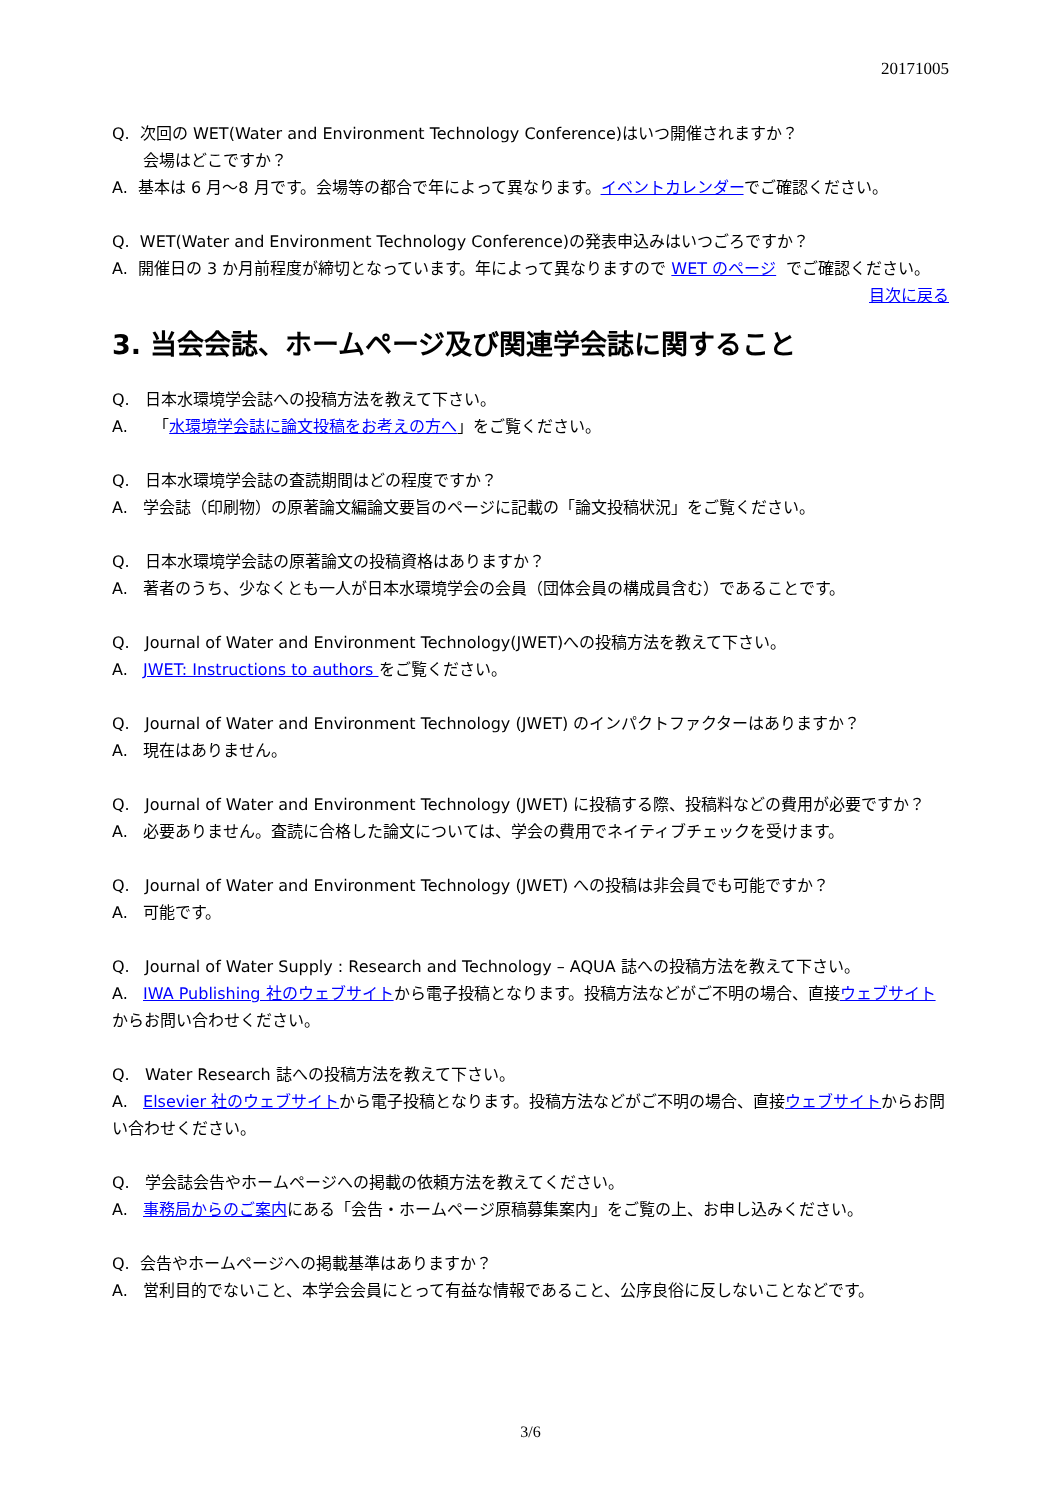20171005
Q. 次回の WET(Water and Environment Technology Conference)はいつ開催されますか？
会場はどこですか？
A. 基本は 6 月～8 月です。会場等の都合で年によって異なります。イベントカレンダーでご確認ください。
Q. WET(Water and Environment Technology Conference)の発表申込みはいつごろですか？
A. 開催日の 3 か月前程度が締切となっています。年によって異なりますので WET のページ でご確認ください。
目次に戻る
3. 当会会誌、ホームページ及び関連学会誌に関すること
Q. 日本水環境学会誌への投稿方法を教えて下さい。
A. 「水環境学会誌に論文投稿をお考えの方へ」をご覧ください。
Q. 日本水環境学会誌の査読期間はどの程度ですか？
A. 学会誌（印刷物）の原著論文編論文要旨のページに記載の「論文投稿状況」をご覧ください。
Q. 日本水環境学会誌の原著論文の投稿資格はありますか？
A. 著者のうち、少なくとも一人が日本水環境学会の会員（団体会員の構成員含む）であることです。
Q. Journal of Water and Environment Technology(JWET)への投稿方法を教えて下さい。
A. JWET: Instructions to authors をご覧ください。
Q. Journal of Water and Environment Technology (JWET) のインパクトファクターはありますか？
A. 現在はありません。
Q. Journal of Water and Environment Technology (JWET) に投稿する際、投稿料などの費用が必要ですか？
A. 必要ありません。査読に合格した論文については、学会の費用でネイティブチェックを受けます。
Q. Journal of Water and Environment Technology (JWET) への投稿は非会員でも可能ですか？
A. 可能です。
Q. Journal of Water Supply : Research and Technology – AQUA 誌への投稿方法を教えて下さい。
A. IWA Publishing 社のウェブサイトから電子投稿となります。投稿方法などがご不明の場合、直接ウェブサイトからお問い合わせください。
Q. Water Research 誌への投稿方法を教えて下さい。
A. Elsevier 社のウェブサイトから電子投稿となります。投稿方法などがご不明の場合、直接ウェブサイトからお問い合わせください。
Q. 学会誌会告やホームページへの掲載の依頼方法を教えてください。
A. 事務局からのご案内にある「会告・ホームページ原稿募集案内」をご覧の上、お申し込みください。
Q. 会告やホームページへの掲載基準はありますか？
A. 営利目的でないこと、本学会会員にとって有益な情報であること、公序良俗に反しないことなどです。
3/6